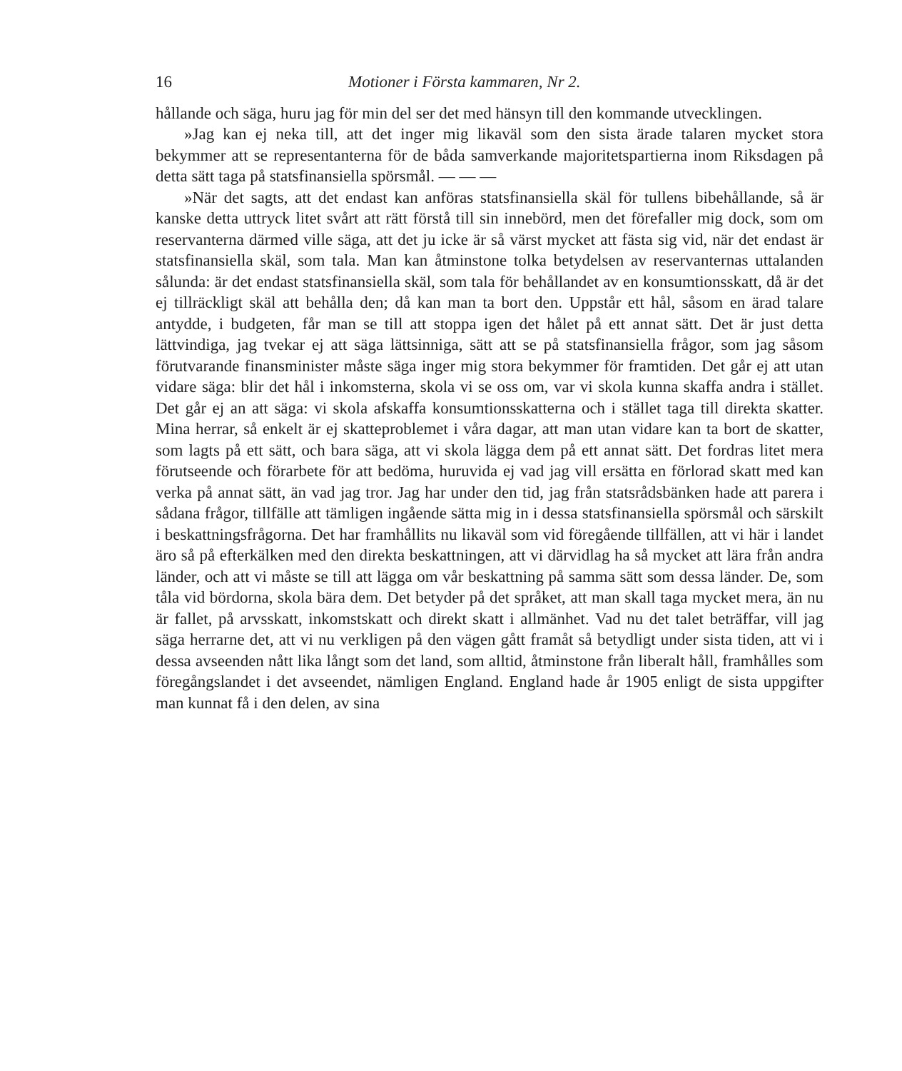16 Motioner i Första kammaren, Nr 2.
hållande och säga, huru jag för min del ser det med hänsyn till den kommande utvecklingen.
»Jag kan ej neka till, att det inger mig likaväl som den sista ärade talaren mycket stora bekymmer att se representanterna för de båda samverkande majoritetspartierna inom Riksdagen på detta sätt taga på statsfinansiella spörsmål. — — —
»När det sagts, att det endast kan anföras statsfinansiella skäl för tullens bibehållande, så är kanske detta uttryck litet svårt att rätt förstå till sin innebörd, men det förefaller mig dock, som om reservanterna därmed ville säga, att det ju icke är så värst mycket att fästa sig vid, när det endast är statsfinansiella skäl, som tala. Man kan åtminstone tolka betydelsen av reservanternas uttalanden sålunda: är det endast statsfinansiella skäl, som tala för behållandet av en konsumtionsskatt, då är det ej tillräckligt skäl att behålla den; då kan man ta bort den. Uppstår ett hål, såsom en ärad talare antydde, i budgeten, får man se till att stoppa igen det hålet på ett annat sätt. Det är just detta lättvindiga, jag tvekar ej att säga lättsinniga, sätt att se på statsfinansiella frågor, som jag såsom förutvarande finansminister måste säga inger mig stora bekymmer för framtiden. Det går ej att utan vidare säga: blir det hål i inkomsterna, skola vi se oss om, var vi skola kunna skaffa andra i stället. Det går ej an att säga: vi skola afskaffa konsumtionsskatterna och i stället taga till direkta skatter. Mina herrar, så enkelt är ej skatteproblemet i våra dagar, att man utan vidare kan ta bort de skatter, som lagts på ett sätt, och bara säga, att vi skola lägga dem på ett annat sätt. Det fordras litet mera förutseende och förarbete för att bedöma, huruvida ej vad jag vill ersätta en förlorad skatt med kan verka på annat sätt, än vad jag tror. Jag har under den tid, jag från statsrådsbänken hade att parera i sådana frågor, tillfälle att tämligen ingående sätta mig in i dessa statsfinansiella spörsmål och särskilt i beskattningsfrågorna. Det har framhållits nu likaväl som vid föregående tillfällen, att vi här i landet äro så på efterkälken med den direkta beskattningen, att vi därvidlag ha så mycket att lära från andra länder, och att vi måste se till att lägga om vår beskattning på samma sätt som dessa länder. De, som tåla vid bördorna, skola bära dem. Det betyder på det språket, att man skall taga mycket mera, än nu är fallet, på arvsskatt, inkomstskatt och direkt skatt i allmänhet. Vad nu det talet beträffar, vill jag säga herrarne det, att vi nu verkligen på den vägen gått framåt så betydligt under sista tiden, att vi i dessa avseenden nått lika långt som det land, som alltid, åtminstone från liberalt håll, framhålles som föregångslandet i det avseendet, nämligen England. England hade år 1905 enligt de sista uppgifter man kunnat få i den delen, av sina